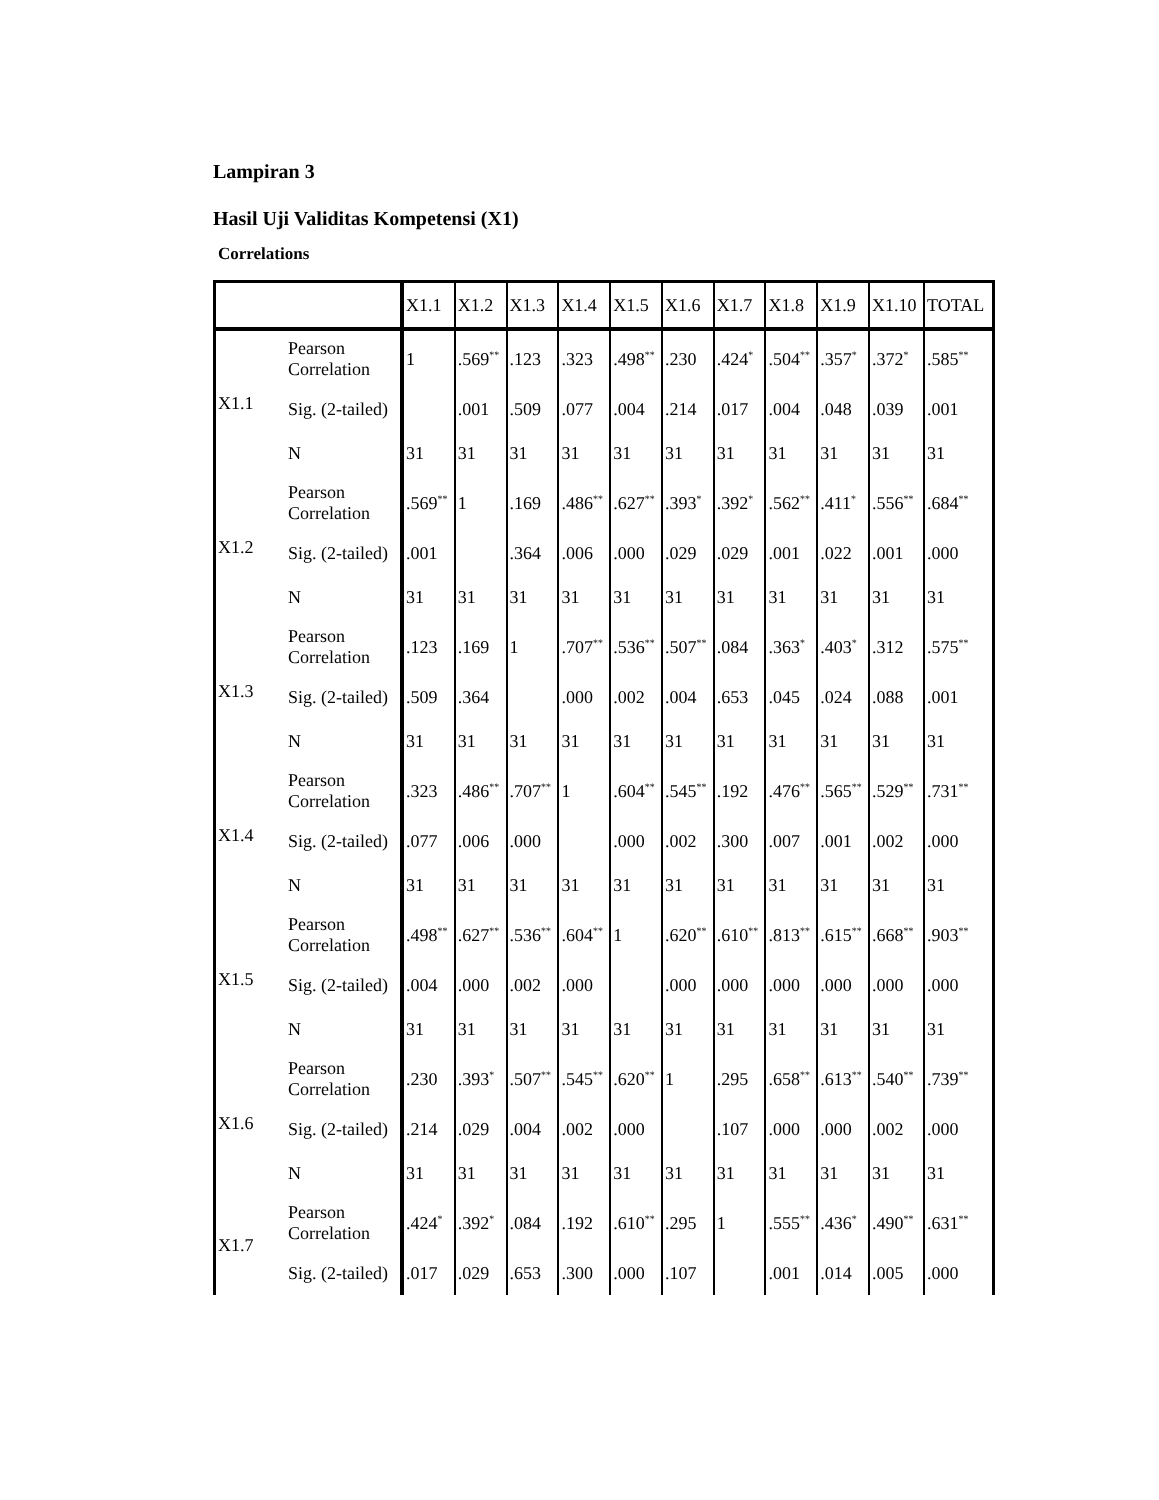Lampiran 3
Hasil Uji Validitas Kompetensi (X1)
Correlations
| | | X1.1 | X1.2 | X1.3 | X1.4 | X1.5 | X1.6 | X1.7 | X1.8 | X1.9 | X1.10 | TOTAL |
| --- | --- | --- | --- | --- | --- | --- | --- | --- | --- | --- | --- | --- |
| X1.1 | Pearson Correlation | 1 | .569<sup>**</sup> | .123 | .323 | .498<sup>**</sup> | .230 | .424<sup>*</sup> | .504<sup>**</sup> | .357<sup>*</sup> | .372<sup>*</sup> | .585<sup>**</sup> |
| | Sig. (2-tailed) | | .001 | .509 | .077 | .004 | .214 | .017 | .004 | .048 | .039 | .001 |
| | N | 31 | 31 | 31 | 31 | 31 | 31 | 31 | 31 | 31 | 31 | 31 |
| X1.2 | Pearson Correlation | .569<sup>**</sup> | 1 | .169 | .486<sup>**</sup> | .627<sup>**</sup> | .393<sup>*</sup> | .392<sup>*</sup> | .562<sup>**</sup> | .411<sup>*</sup> | .556<sup>**</sup> | .684<sup>**</sup> |
| | Sig. (2-tailed) | .001 | | .364 | .006 | .000 | .029 | .029 | .001 | .022 | .001 | .000 |
| | N | 31 | 31 | 31 | 31 | 31 | 31 | 31 | 31 | 31 | 31 | 31 |
| X1.3 | Pearson Correlation | .123 | .169 | 1 | .707<sup>**</sup> | .536<sup>**</sup> | .507<sup>**</sup> | .084 | .363<sup>*</sup> | .403<sup>*</sup> | .312 | .575<sup>**</sup> |
| | Sig. (2-tailed) | .509 | .364 | | .000 | .002 | .004 | .653 | .045 | .024 | .088 | .001 |
| | N | 31 | 31 | 31 | 31 | 31 | 31 | 31 | 31 | 31 | 31 | 31 |
| X1.4 | Pearson Correlation | .323 | .486<sup>**</sup> | .707<sup>**</sup> | 1 | .604<sup>**</sup> | .545<sup>**</sup> | .192 | .476<sup>**</sup> | .565<sup>**</sup> | .529<sup>**</sup> | .731<sup>**</sup> |
| | Sig. (2-tailed) | .077 | .006 | .000 | | .000 | .002 | .300 | .007 | .001 | .002 | .000 |
| | N | 31 | 31 | 31 | 31 | 31 | 31 | 31 | 31 | 31 | 31 | 31 |
| X1.5 | Pearson Correlation | .498<sup>**</sup> | .627<sup>**</sup> | .536<sup>**</sup> | .604<sup>**</sup> | 1 | .620<sup>**</sup> | .610<sup>**</sup> | .813<sup>**</sup> | .615<sup>**</sup> | .668<sup>**</sup> | .903<sup>**</sup> |
| | Sig. (2-tailed) | .004 | .000 | .002 | .000 | | .000 | .000 | .000 | .000 | .000 | .000 |
| | N | 31 | 31 | 31 | 31 | 31 | 31 | 31 | 31 | 31 | 31 | 31 |
| X1.6 | Pearson Correlation | .230 | .393<sup>*</sup> | .507<sup>**</sup> | .545<sup>**</sup> | .620<sup>**</sup> | 1 | .295 | .658<sup>**</sup> | .613<sup>**</sup> | .540<sup>**</sup> | .739<sup>**</sup> |
| | Sig. (2-tailed) | .214 | .029 | .004 | .002 | .000 | | .107 | .000 | .000 | .002 | .000 |
| | N | 31 | 31 | 31 | 31 | 31 | 31 | 31 | 31 | 31 | 31 | 31 |
| X1.7 | Pearson Correlation | .424<sup>*</sup> | .392<sup>*</sup> | .084 | .192 | .610<sup>**</sup> | .295 | 1 | .555<sup>**</sup> | .436<sup>*</sup> | .490<sup>**</sup> | .631<sup>**</sup> |
| | Sig. (2-tailed) | .017 | .029 | .653 | .300 | .000 | .107 | | .001 | .014 | .005 | .000 |